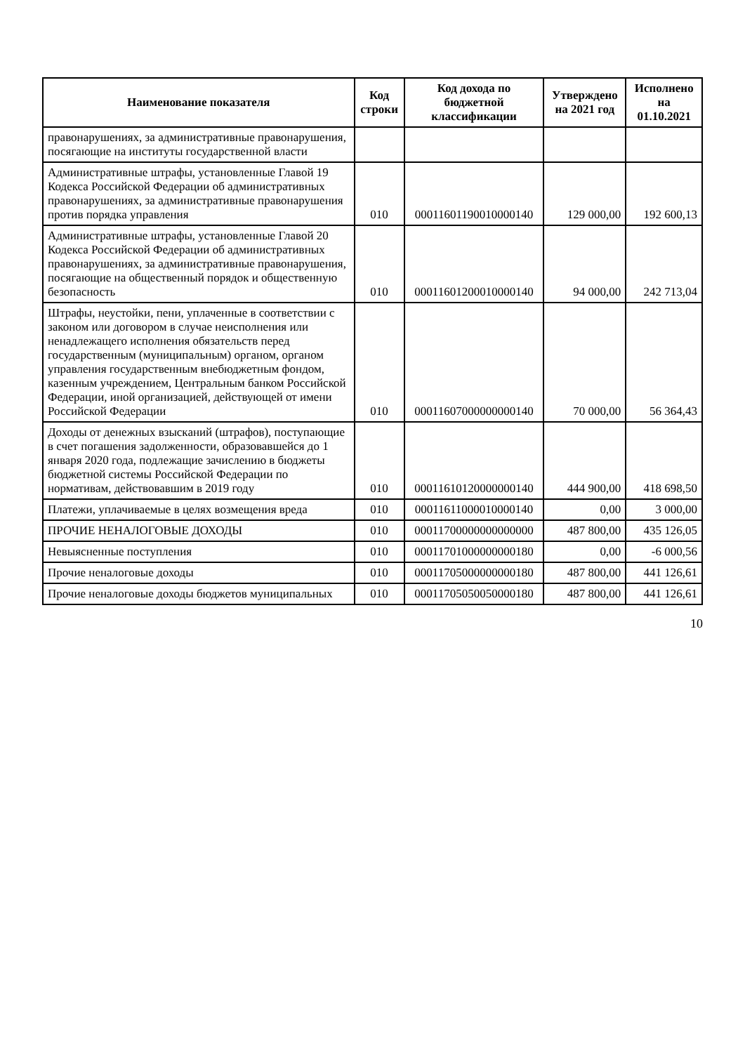| Наименование показателя | Код строки | Код дохода по бюджетной классификации | Утверждено на 2021 год | Исполнено на 01.10.2021 |
| --- | --- | --- | --- | --- |
| правонарушениях, за административные правонарушения, посягающие на институты государственной власти | | | | |
| Административные штрафы, установленные Главой 19 Кодекса Российской Федерации об административных правонарушениях, за административные правонарушения против порядка управления | 010 | 00011601190010000140 | 129 000,00 | 192 600,13 |
| Административные штрафы, установленные Главой 20 Кодекса Российской Федерации об административных правонарушениях, за административные правонарушения, посягающие на общественный порядок и общественную безопасность | 010 | 00011601200010000140 | 94 000,00 | 242 713,04 |
| Штрафы, неустойки, пени, уплаченные в соответствии с законом или договором в случае неисполнения или ненадлежащего исполнения обязательств перед государственным (муниципальным) органом, органом управления государственным внебюджетным фондом, казенным учреждением, Центральным банком Российской Федерации, иной организацией, действующей от имени Российской Федерации | 010 | 00011607000000000140 | 70 000,00 | 56 364,43 |
| Доходы от денежных взысканий (штрафов), поступающие в счет погашения задолженности, образовавшейся до 1 января 2020 года, подлежащие зачислению в бюджеты бюджетной системы Российской Федерации по нормативам, действовавшим в 2019 году | 010 | 00011610120000000140 | 444 900,00 | 418 698,50 |
| Платежи, уплачиваемые в целях возмещения вреда | 010 | 00011611000010000140 | 0,00 | 3 000,00 |
| ПРОЧИЕ НЕНАЛОГОВЫЕ ДОХОДЫ | 010 | 00011700000000000000 | 487 800,00 | 435 126,05 |
| Невыясненные поступления | 010 | 00011701000000000180 | 0,00 | -6 000,56 |
| Прочие неналоговые доходы | 010 | 00011705000000000180 | 487 800,00 | 441 126,61 |
| Прочие неналоговые доходы бюджетов муниципальных | 010 | 00011705050050000180 | 487 800,00 | 441 126,61 |
10